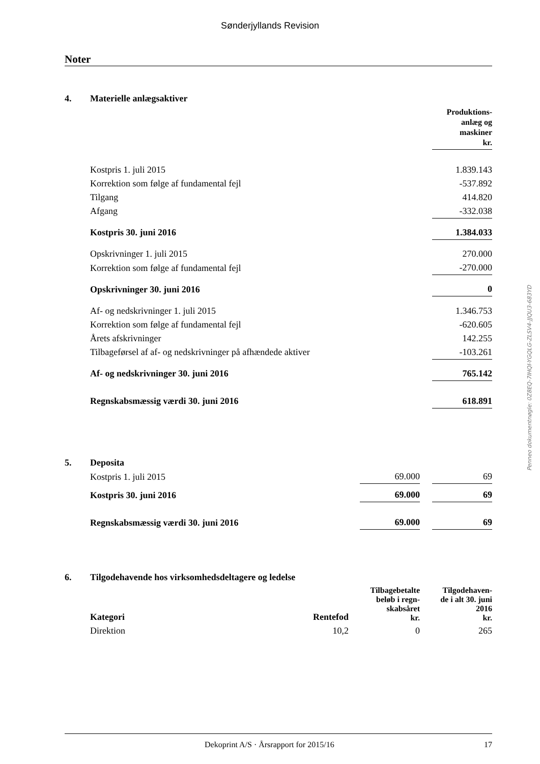Sønderjyllands Revision
Noter
| 4. | Materielle anlægsaktiver | | | |
| | | | | Produktions- anlæg og maskiner kr. |
| | Kostpris 1. juli 2015 | | | 1.839.143 |
| | Korrektion som følge af fundamental fejl | | | -537.892 |
| | Tilgang | | | 414.820 |
| | Afgang | | | -332.038 |
| | Kostpris 30. juni 2016 | | | 1.384.033 |
| | Opskrivninger 1. juli 2015 | | | 270.000 |
| | Korrektion som følge af fundamental fejl | | | -270.000 |
| | Opskrivninger 30. juni 2016 | | | 0 |
| | Af- og nedskrivninger 1. juli 2015 | | | 1.346.753 |
| | Korrektion som følge af fundamental fejl | | | -620.605 |
| | Årets afskrivninger | | | 142.255 |
| | Tilbageførsel af af- og nedskrivninger på afhændede aktiver | | | -103.261 |
| | Af- og nedskrivninger 30. juni 2016 | | | 765.142 |
| | Regnskabsmæssig værdi 30. juni 2016 | | | 618.891 |
| 5. | Deposita | | | |
| | Kostpris 1. juli 2015 | 69.000 | | 69 |
| | Kostpris 30. juni 2016 | 69.000 | | 69 |
| | Regnskabsmæssig værdi 30. juni 2016 | 69.000 | | 69 |
| 6. | Tilgodehavende hos virksomhedsdeltagere og ledelse | | | |
| | Kategori | Rentefod | Tilbagebetalte beløb i regn- skabsåret kr. | Tilgodehaven- de i alt 30. juni 2016 kr. |
| | Direktion | 10,2 | 0 | 265 |
Penneo dokumentnøgle: 0Z8EQ-7IHQI-YGQLG-ZLSV4-JJQU3-683YD
Dekoprint A/S · Årsrapport for 2015/16 17